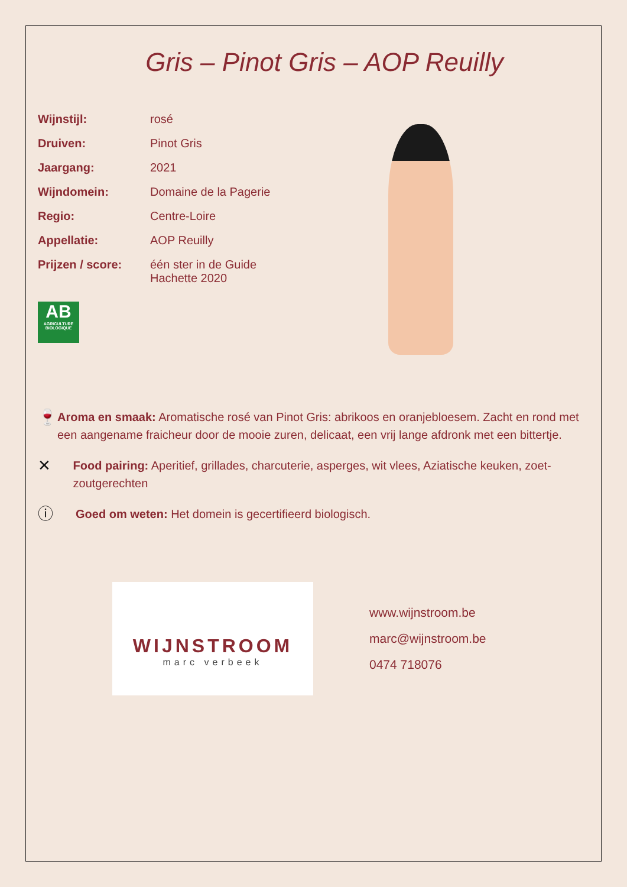Gris – Pinot Gris – AOP Reuilly
| Wijnstijl: | rosé |
| Druiven: | Pinot Gris |
| Jaargang: | 2021 |
| Wijndomein: | Domaine de la Pagerie |
| Regio: | Centre-Loire |
| Appellatie: | AOP Reuilly |
| Prijzen / score: | één ster in de Guide Hachette 2020 |
AB
AGRICULTURE BIOLOGIQUE
🍷
Aroma en smaak: Aromatische rosé van Pinot Gris: abrikoos en oranjebloesem. Zacht en rond met een aangename fraicheur door de mooie zuren, delicaat, een vrij lange afdronk met een bittertje.
✕
Food pairing: Aperitief, grillades, charcuterie, asperges, wit vlees, Aziatische keuken, zoet-zoutgerechten
ⓘ
Goed om weten: Het domein is gecertifieerd biologisch.
WIJNSTROOM
marc verbeek
www.wijnstroom.be
marc@wijnstroom.be
0474 718076